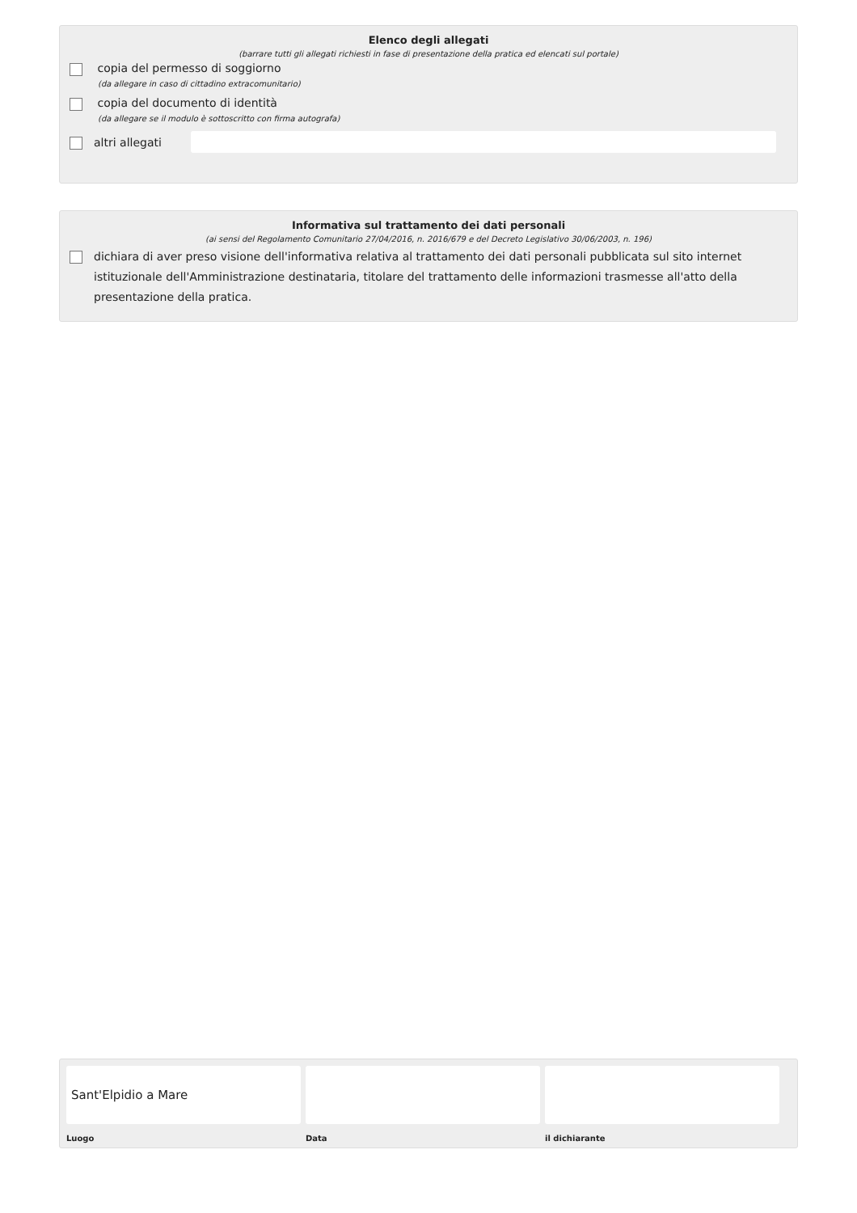Elenco degli allegati
(barrare tutti gli allegati richiesti in fase di presentazione della pratica ed elencati sul portale)
copia del permesso di soggiorno
(da allegare in caso di cittadino extracomunitario)
copia del documento di identità
(da allegare se il modulo è sottoscritto con firma autografa)
altri allegati
Informativa sul trattamento dei dati personali
(ai sensi del Regolamento Comunitario 27/04/2016, n. 2016/679 e del Decreto Legislativo 30/06/2003, n. 196)
dichiara di aver preso visione dell'informativa relativa al trattamento dei dati personali pubblicata sul sito internet istituzionale dell'Amministrazione destinataria, titolare del trattamento delle informazioni trasmesse all'atto della presentazione della pratica.
Sant'Elpidio a Mare
Luogo Data il dichiarante